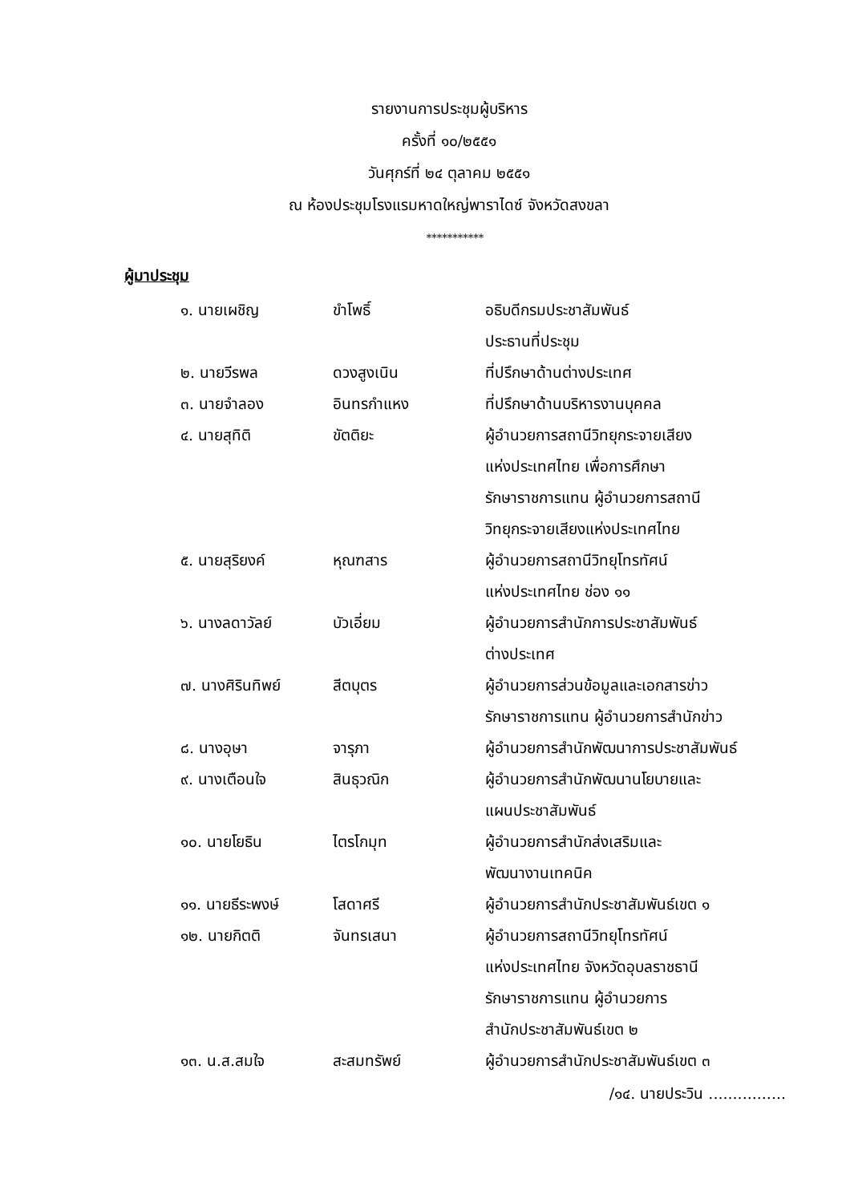รายงานการประชุมผู้บริหาร
ครั้งที่ ๑๐/๒๕๕๑
วันศุกร์ที่ ๒๔ ตุลาคม ๒๕๕๑
ณ ห้องประชุมโรงแรมหาดใหญ่พาราไดซ์ จังหวัดสงขลา
***********
ผู้มาประชุม
| ๑. นายเผชิญ | ขำโพธิ์ | อธิบดีกรมประชาสัมพันธ์ |
| | | ประธานที่ประชุม |
| ๒. นายวีรพล | ดวงสูงเนิน | ที่ปรึกษาด้านต่างประเทศ |
| ๓. นายจำลอง | อินทรกำแหง | ที่ปรึกษาด้านบริหารงานบุคคล |
| ๔. นายสุทิติ | ขัตติยะ | ผู้อำนวยการสถานีวิทยุกระจายเสียง |
| | | แห่งประเทศไทย เพื่อการศึกษา |
| | | รักษาราชการแทน ผู้อำนวยการสถานี |
| | | วิทยุกระจายเสียงแห่งประเทศไทย |
| ๕. นายสุริยงค์ | หุณฑสาร | ผู้อำนวยการสถานีวิทยุโทรทัศน์ |
| | | แห่งประเทศไทย ช่อง ๑๑ |
| ๖. นางลดาวัลย์ | บัวเอี่ยม | ผู้อำนวยการสำนักการประชาสัมพันธ์ |
| | | ต่างประเทศ |
| ๗. นางศิรินทิพย์ | สีตบุตร | ผู้อำนวยการส่วนข้อมูลและเอกสารข่าว |
| | | รักษาราชการแทน ผู้อำนวยการสำนักข่าว |
| ๘. นางอุษา | จารุภา | ผู้อำนวยการสำนักพัฒนาการประชาสัมพันธ์ |
| ๙. นางเตือนใจ | สินธุวณิก | ผู้อำนวยการสำนักพัฒนานโยบายและ |
| | | แผนประชาสัมพันธ์ |
| ๑๐. นายโยธิน | ไตรโกมุท | ผู้อำนวยการสำนักส่งเสริมและ |
| | | พัฒนางานเทคนิค |
| ๑๑. นายธีระพงษ์ | โสดาศรี | ผู้อำนวยการสำนักประชาสัมพันธ์เขต ๑ |
| ๑๒. นายกิตติ | จันทรเสนา | ผู้อำนวยการสถานีวิทยุโทรทัศน์ |
| | | แห่งประเทศไทย จังหวัดอุบลราชธานี |
| | | รักษาราชการแทน ผู้อำนวยการ |
| | | สำนักประชาสัมพันธ์เขต ๒ |
| ๑๓. น.ส.สมใจ | สะสมทรัพย์ | ผู้อำนวยการสำนักประชาสัมพันธ์เขต ๓ |
/๑๔. นายประวิน ................